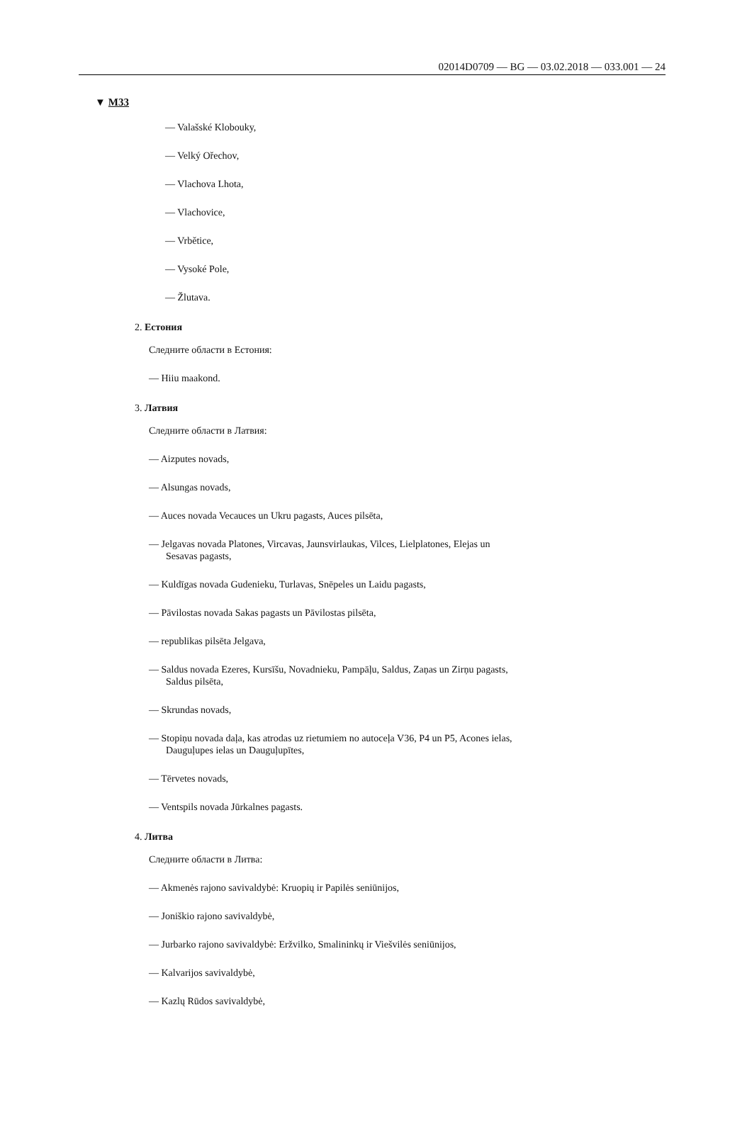02014D0709 — BG — 03.02.2018 — 033.001 — 24
▼ M33
— Valašské Klobouky,
— Velký Ořechov,
— Vlachova Lhota,
— Vlachovice,
— Vrbětice,
— Vysoké Pole,
— Žlutava.
2. Естония
Следните области в Естония:
— Hiiu maakond.
3. Латвия
Следните области в Латвия:
— Aizputes novads,
— Alsungas novads,
— Auces novada Vecauces un Ukru pagasts, Auces pilsēta,
— Jelgavas novada Platones, Vircavas, Jaunsvirlaukas, Vilces, Lielplatones, Elejas un Sesavas pagasts,
— Kuldīgas novada Gudenieku, Turlavas, Snēpeles un Laidu pagasts,
— Pāvilostas novada Sakas pagasts un Pāvilostas pilsēta,
— republikas pilsēta Jelgava,
— Saldus novada Ezeres, Kursīšu, Novadnieku, Pampāļu, Saldus, Zaņas un Zirņu pagasts, Saldus pilsēta,
— Skrundas novads,
— Stopiņu novada daļa, kas atrodas uz rietumiem no autoceļa V36, P4 un P5, Acones ielas, Dauguļupes ielas un Dauguļupītes,
— Tērvetes novads,
— Ventspils novada Jūrkalnes pagasts.
4. Литва
Следните области в Литва:
— Akmenės rajono savivaldybė: Kruopių ir Papilės seniūnijos,
— Joniškio rajono savivaldybė,
— Jurbarko rajono savivaldybė: Eržvilko, Smalininkų ir Viešvilės seniūnijos,
— Kalvarijos savivaldybė,
— Kazlų Rūdos savivaldybė,